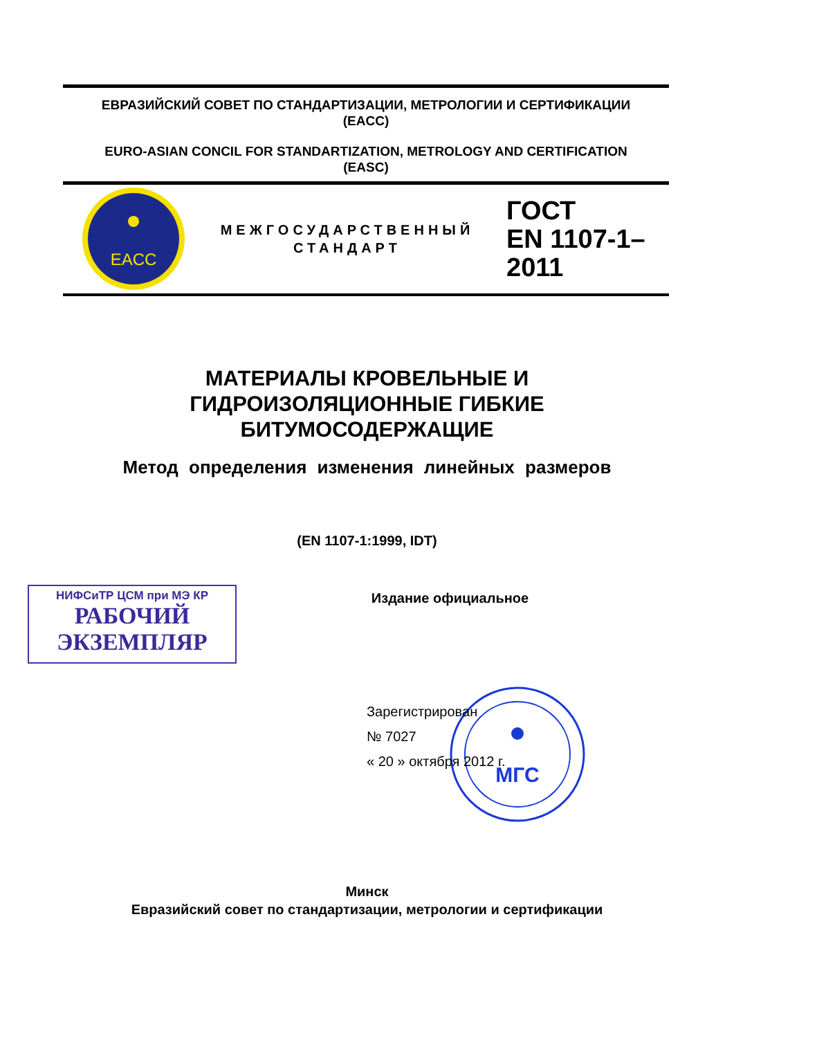ЕВРАЗИЙСКИЙ СОВЕТ ПО СТАНДАРТИЗАЦИИ, МЕТРОЛОГИИ И СЕРТИФИКАЦИИ
(EACC)
EURO-ASIAN CONCIL FOR STANDARTIZATION, METROLOGY AND CERTIFICATION
(EASC)
EACC
МЕЖГОСУДАРСТВЕННЫЙ
СТАНДАРТ
ГОСТ
EN 1107-1–
2011
МАТЕРИАЛЫ КРОВЕЛЬНЫЕ И
ГИДРОИЗОЛЯЦИОННЫЕ ГИБКИЕ
БИТУМОСОДЕРЖАЩИЕ
Метод определения изменения линейных размеров
(EN 1107-1:1999, IDT)
НИФСиТР ЦСМ при МЭ КР
РАБОЧИЙ
ЭКЗЕМПЛЯР
Издание официальное
МГС
Зарегистрирован
№ 7027
« 20 » октября 2012 г.
Минск
Евразийский совет по стандартизации, метрологии и сертификации